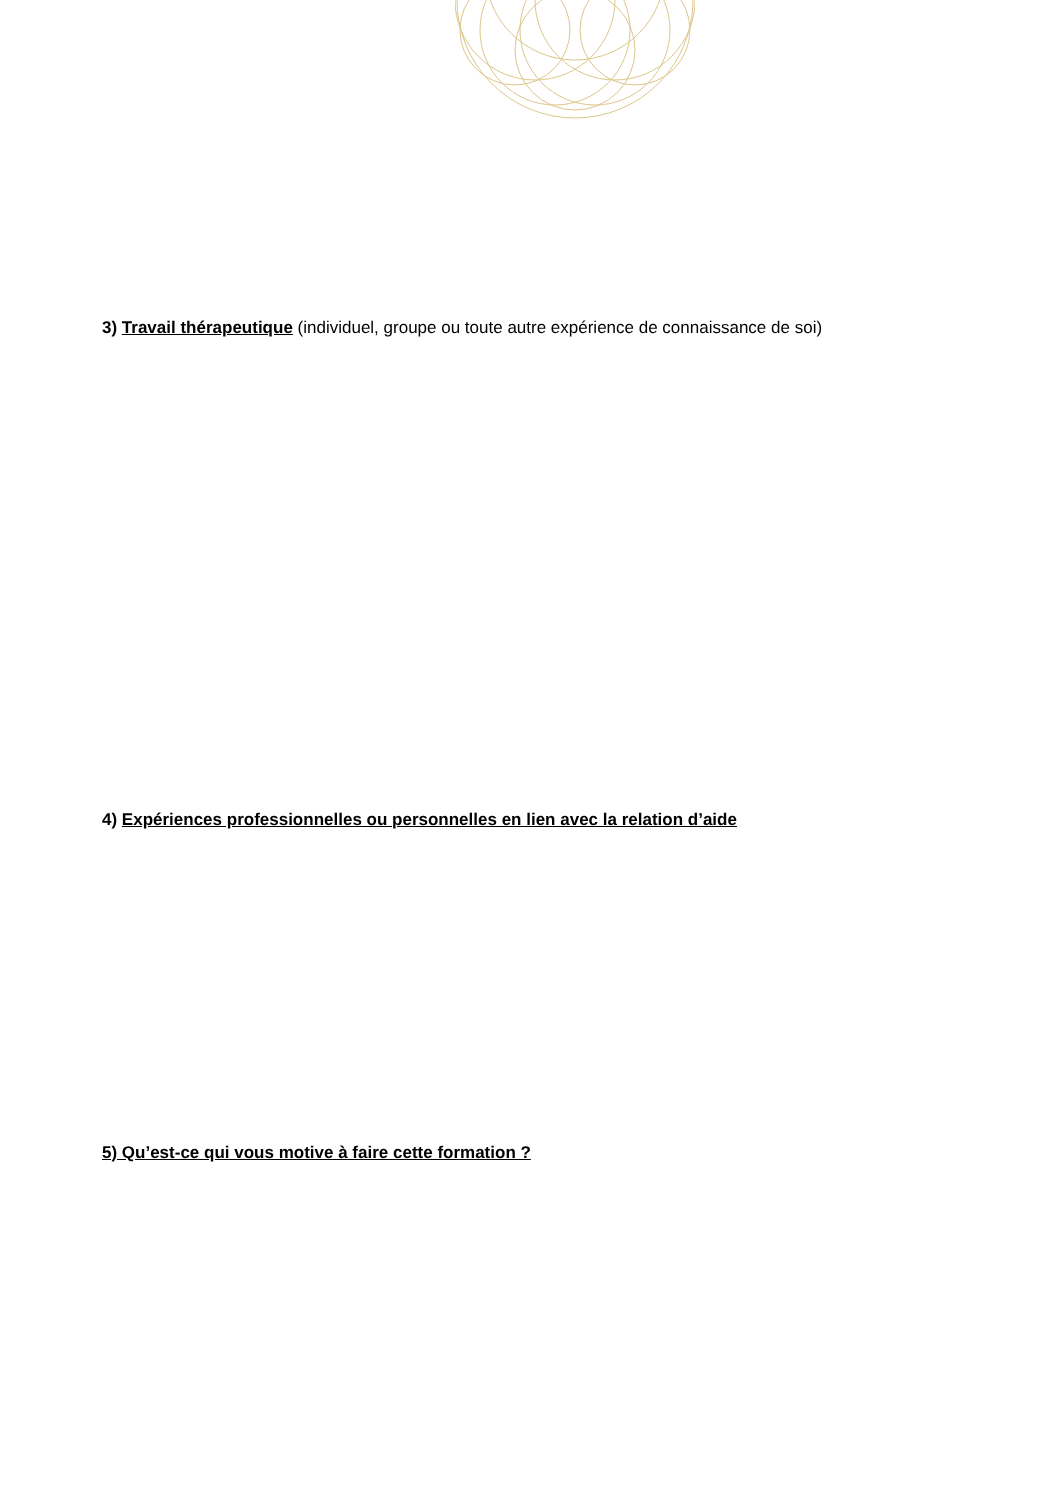3) Travail thérapeutique (individuel, groupe ou toute autre expérience de connaissance de soi)
4) Expériences professionnelles ou personnelles en lien avec la relation d’aide
5) Qu’est-ce qui vous motive à faire cette formation ?